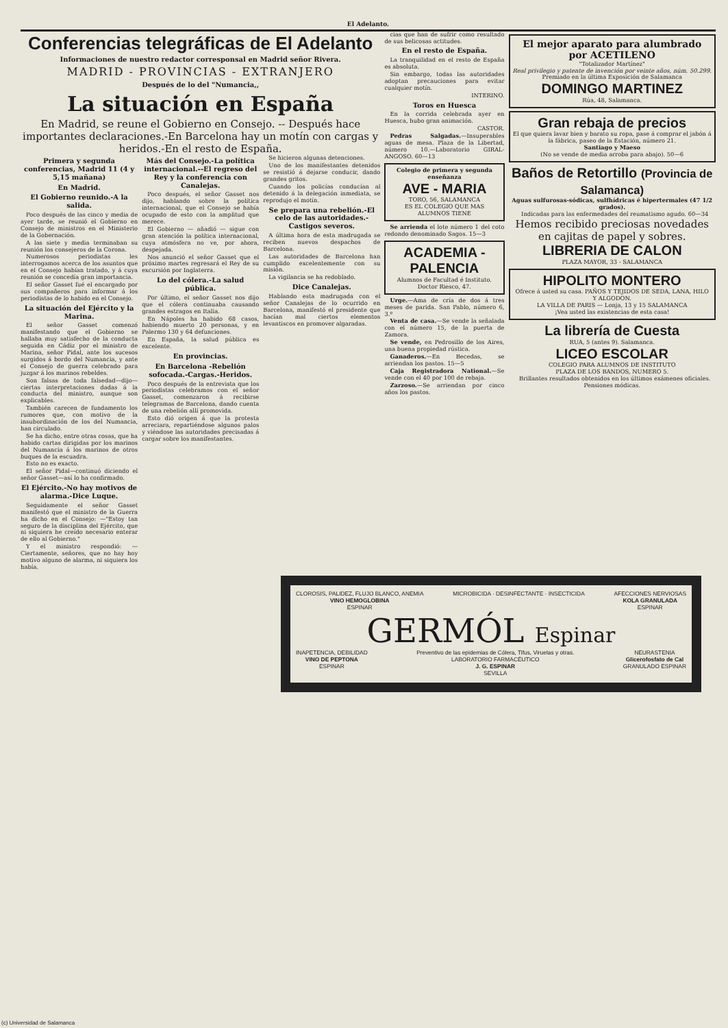El Adelanto.
Conferencias telegráficas de El Adelanto
Informaciones de nuestro redactor corresponsal en Madrid señor Rivera.
MADRID - PROVINCIAS - EXTRANJERO
Después de lo del "Numancia,,
La situación en España
En Madrid, se reune el Gobierno en Consejo. -- Después hace importantes declaraciones.-En Barcelona hay un motín con cargas y heridos.-En el resto de España.
Primera y segunda conferencias, Madrid 11 (4 y 5,15 mañana)
En Madrid.
El Gobierno reunido.-A la salida.
Poco después de las cinco y media de ayer tarde, se reunió el Gobierno en Consejo de ministros en el Ministerio de la Gobernación.
A las siete y media terminaban su reunión los consejeros de la Corona.
Numerosos periodistas les interrogamos acerca de los asuntos que en el Consejo habían tratado, y á cuya reunión se concedía gran importancia.
El señor Gasset fué el encargado por sus compañeros para informar á los periodistas de lo habido en el Consejo.
La situación del Ejército y la Marina.
El señor Gasset comenzó manifestando que el Gobierno se hallaba muy satisfecho de la conducta seguida en Cádiz por el ministro de Marina, señor Pidal, ante los sucesos surgidos á bordo del Numancia, y ante el Consejo de guerra celebrado para juzgar á los marinos rebeldes.
Son falsas de toda falsedad—dijo—ciertas interpretaciones dadas á la conducta del ministro, aunque son explicables.
También carecen de fundamento los rumores que, con motivo de la insubordinación de los del Numancia, han circulado.
Se ha dicho, entre otras cosas, que ha habido cartas dirigidas por los marinos del Numancia á los marinos de otros buques de la escuadra.
Esto no es exacto.
El señor Pidal—continuó diciendo el señor Gasset—así lo ha confirmado.
El Ejército.-No hay motivos de alarma.-Dice Luque.
Seguidamente el señor Gasset manifestó que el ministro de la Guerra ha dicho en el Consejo: —"Estoy tan seguro de la disciplina del Ejército, que ni siquiera he creído necesario enterar de ello al Gobierno."
Y el ministro respondió: —Ciertamente, señores, que no hay hoy motivo alguno de alarma, ni siquiera los había.
Más del Consejo.-La política internacional.--El regreso del Rey y la conferencia con Canalejas.
Poco después, el señor Gasset nos dijo, hablando sobre la política internacional, que el Consejo se había ocupado de esto con la amplitud que merece.
El Gobierno — añadió — sigue con gran atención la política internacional, cuya atmósfera no ve, por ahora, despejada.
Nos anunció el señor Gasset que el próximo martes regresará el Rey de su excursión por Inglaterra.
Lo del cólera.-La salud pública.
Por último, el señor Gasset nos dijo que el cólera continuaba causando grandes estragos en Italia.
En Nápoles ha habido 68 casos, habiendo muerto 20 personas, y en Palermo 130 y 64 defunciones.
En España, la salud pública es excelente.
En provincias.
En Barcelona -Rebelión sofocada.-Cargas.-Heridos.
Poco después de la entrevista que los periodistas celebramos con el señor Gasset, comenzaron á recibirse telegramas de Barcelona, dando cuenta de una rebelión allí promovida.
Esto dió origen á que la protesta arreciara, repartiéndose algunos palos y viéndose las autoridades precisadas á cargar sobre los manifestantes.
Se hicieron algunas detenciones.
Uno de los manifestantes detenidos se resistió á dejarse conducir, dando grandes gritos.
Cuando los policías conducían al detenido á la delegación inmediata, se reprodujo el motín.
Se prepara una rebelión.-El celo de las autoridades.-Castigos severos.
A última hora de esta madrugada se reciben nuevos despachos de Barcelona.
Las autoridades de Barcelona han cumplido excelentemente con su misión.
La vigilancia se ha redoblado.
Dice Canalejas.
Hablando esta madrugada con el señor Canalejas de lo ocurrido en Barcelona, manifestó el presidente que hacían mal ciertos elementos levantiscos en promover algaradas.
cias que han de sufrir como resultado de sus belicosas actitudes.
En el resto de España.
La tranquilidad en el resto de España es absoluta.
Sin embargo, todas las autoridades adoptan precauciones para evitar cualquier motín.
INTERINO.
Toros en Huesca
En la corrida celebrada ayer en Huesca, hubo gran animación.
CASTOR.
Pedras Salgadas.—Insuperables aguas de mesa. Plaza de la Libertad, número 10.—Laboratorio GIRAL-ANGOSO. 60—13
Colegio de primera y segunda enseñanza
AVE - MARIA
TORO, 56, SALAMANCA
ES EL COLEGIO QUE MAS ALUMNOS TIENE
Se arrienda el lote número 1 del coto redondo denominado Sagos. 15—3
ACADEMIA - PALENCIA
Alumnos de Facultad é Instituto. Doctor Riesco, 47.
Urge.—Ama de cría de dos á tres meses de parida. San Pablo, número 6, 3.º
Venta de casa.—Se vende la señalada con el número 15, de la puerta de Zamora.
Se vende, en Pedrosillo de los Aires, una buena propiedad rústica.
Ganaderos.—En Becedas, se arriendan los pastos. 15—5
Caja Registradora National.—Se vende con el 40 por 100 de rebaja.
Zarzoso.—Se arriendan por cinco años los pastos.
El mejor aparato para alumbrado por ACETILENO
"Totalizador Martínez"
Real privilegio y patente de invención por veinte años, núm. 50.299.
Premiado en la última Exposición de Salamanca
DOMINGO MARTINEZ
Rúa, 48, Salamanca.
Gran rebaja de precios
El que quiera lavar bien y barato su ropa, pase á comprar el jabón á la fábrica, paseo de la Estación, número 21.
Santiago y Maeso
(No se vende de media arroba para abajo). 50—6
Baños de Retortillo (Provincia de Salamanca)
Aguas sulfurosas-sódicas, sulfhídricas é hipertermales (47 1/2 grados).
Indicadas para las enfermedades del reumatismo agudo. 60—34
Hemos recibido preciosas novedades en cajitas de papel y sobres.
LIBRERIA DE CALON
PLAZA MAYOR, 33 - SALAMANCA
HIPOLITO MONTERO
Ofrece á usted su casa. PAÑOS Y TEJIDOS DE SEDA, LANA, HILO Y ALGODON.
LA VILLA DE PARIS — Lonja, 13 y 15 SALAMANCA
¡Vea usted las existencias de esta casa!
La librería de Cuesta
RUA, 5 (antes 9). Salamanca.
LICEO ESCOLAR
COLEGIO PARA ALUMNOS DE INSTITUTO
PLAZA DE LOS BANDOS, NUMERO 5.
Brillantes resultados obtenidos en los últimos exámenes oficiales. Pensiones módicas.
CLOROSIS, PALIDEZ, FLUJO BLANCO, ANEMIA
VINO HEMOGLOBINA
ESPINAR
MICROBICIDA · DESINFECTANTE · INSECTICIDA
AFECCIONES NERVIOSAS
KOLA GRANULADA
ESPINAR
GERMÓL Espinar
INAPETENCIA, DEBILIDAD
VINO DE PEPTONA
ESPINAR
Preventivo de las epidemias de Cólera, Tifus, Viruelas y otras.
LABORATORIO FARMACÉUTICO
J. G. ESPINAR
SEVILLA
NEURASTENIA
Glicerofosfato de Cal
GRANULADO ESPINAR
(c) Universidad de Salamanca